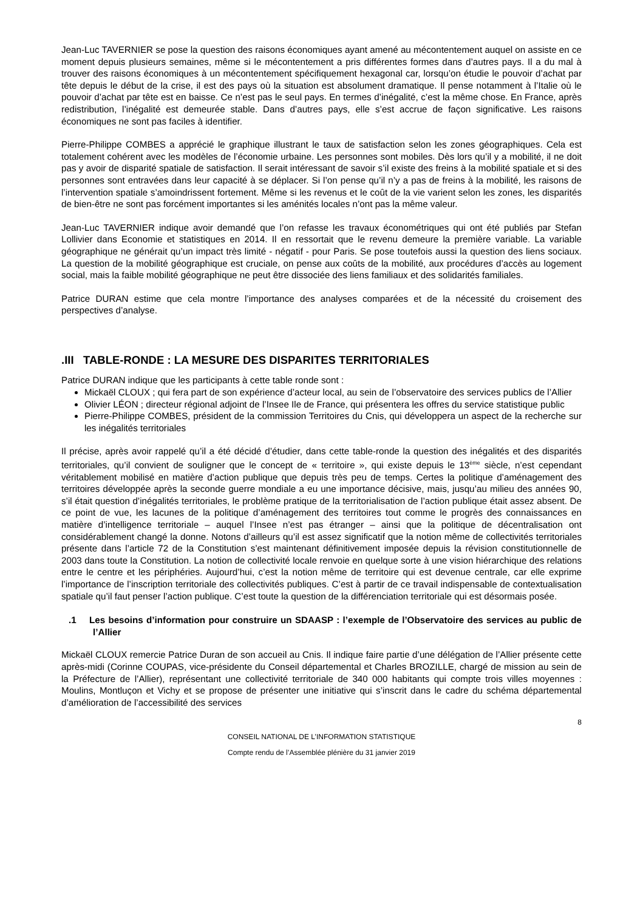Jean-Luc TAVERNIER se pose la question des raisons économiques ayant amené au mécontentement auquel on assiste en ce moment depuis plusieurs semaines, même si le mécontentement a pris différentes formes dans d’autres pays. Il a du mal à trouver des raisons économiques à un mécontentement spécifiquement hexagonal car, lorsqu’on étudie le pouvoir d’achat par tête depuis le début de la crise, il est des pays où la situation est absolument dramatique. Il pense notamment à l’Italie où le pouvoir d’achat par tête est en baisse. Ce n’est pas le seul pays. En termes d’inégalité, c’est la même chose. En France, après redistribution, l’inégalité est demeurée stable. Dans d’autres pays, elle s’est accrue de façon significative. Les raisons économiques ne sont pas faciles à identifier.
Pierre-Philippe COMBES a apprécié le graphique illustrant le taux de satisfaction selon les zones géographiques. Cela est totalement cohérent avec les modèles de l’économie urbaine. Les personnes sont mobiles. Dès lors qu’il y a mobilité, il ne doit pas y avoir de disparité spatiale de satisfaction. Il serait intéressant de savoir s’il existe des freins à la mobilité spatiale et si des personnes sont entravées dans leur capacité à se déplacer. Si l’on pense qu’il n’y a pas de freins à la mobilité, les raisons de l’intervention spatiale s’amoindrissent fortement. Même si les revenus et le coût de la vie varient selon les zones, les disparités de bien-être ne sont pas forcément importantes si les aménités locales n’ont pas la même valeur.
Jean-Luc TAVERNIER indique avoir demandé que l’on refasse les travaux économétriques qui ont été publiés par Stefan Lollivier dans Economie et statistiques en 2014. Il en ressortait que le revenu demeure la première variable. La variable géographique ne générait qu’un impact très limité - négatif - pour Paris. Se pose toutefois aussi la question des liens sociaux. La question de la mobilité géographique est cruciale, on pense aux coûts de la mobilité, aux procédures d’accès au logement social, mais la faible mobilité géographique ne peut être dissociée des liens familiaux et des solidarités familiales.
Patrice DURAN estime que cela montre l’importance des analyses comparées et de la nécessité du croisement des perspectives d’analyse.
.III TABLE-RONDE : LA MESURE DES DISPARITES TERRITORIALES
Patrice DURAN indique que les participants à cette table ronde sont :
Mickaël CLOUX ; qui fera part de son expérience d’acteur local, au sein de l’observatoire des services publics de l’Allier
Olivier LÉON ; directeur régional adjoint de l’Insee Ile de France, qui présentera les offres du service statistique public
Pierre-Philippe COMBES, président de la commission Territoires du Cnis, qui développera un aspect de la recherche sur les inégalités territoriales
Il précise, après avoir rappelé qu’il a été décidé d’étudier, dans cette table-ronde la question des inégalités et des disparités territoriales, qu’il convient de souligner que le concept de « territoire », qui existe depuis le 13<sup>ème</sup> siècle, n’est cependant véritablement mobilisé en matière d’action publique que depuis très peu de temps. Certes la politique d’aménagement des territoires développée après la seconde guerre mondiale a eu une importance décisive, mais, jusqu’au milieu des années 90, s’il était question d’inégalités territoriales, le problème pratique de la territorialisation de l’action publique était assez absent. De ce point de vue, les lacunes de la politique d’aménagement des territoires tout comme le progrès des connaissances en matière d’intelligence territoriale – auquel l’Insee n’est pas étranger – ainsi que la politique de décentralisation ont considérablement changé la donne. Notons d’ailleurs qu’il est assez significatif que la notion même de collectivités territoriales présente dans l’article 72 de la Constitution s’est maintenant définitivement imposée depuis la révision constitutionnelle de 2003 dans toute la Constitution. La notion de collectivité locale renvoie en quelque sorte à une vision hiérarchique des relations entre le centre et les périphéries. Aujourd’hui, c’est la notion même de territoire qui est devenue centrale, car elle exprime l’importance de l’inscription territoriale des collectivités publiques. C’est à partir de ce travail indispensable de contextualisation spatiale qu’il faut penser l’action publique. C’est toute la question de la différenciation territoriale qui est désormais posée.
.1 Les besoins d’information pour construire un SDAASP : l’exemple de l’Observatoire des services au public de l’Allier
Mickaël CLOUX remercie Patrice Duran de son accueil au Cnis. Il indique faire partie d’une délégation de l’Allier présente cette après-midi (Corinne COUPAS, vice-présidente du Conseil départemental et Charles BROZILLE, chargé de mission au sein de la Préfecture de l’Allier), représentant une collectivité territoriale de 340 000 habitants qui compte trois villes moyennes : Moulins, Montluçon et Vichy et se propose de présenter une initiative qui s’inscrit dans le cadre du schéma départemental d’amélioration de l’accessibilité des services
8
CONSEIL NATIONAL DE L’INFORMATION STATISTIQUE
Compte rendu de l’Assemblée plénière du 31 janvier 2019